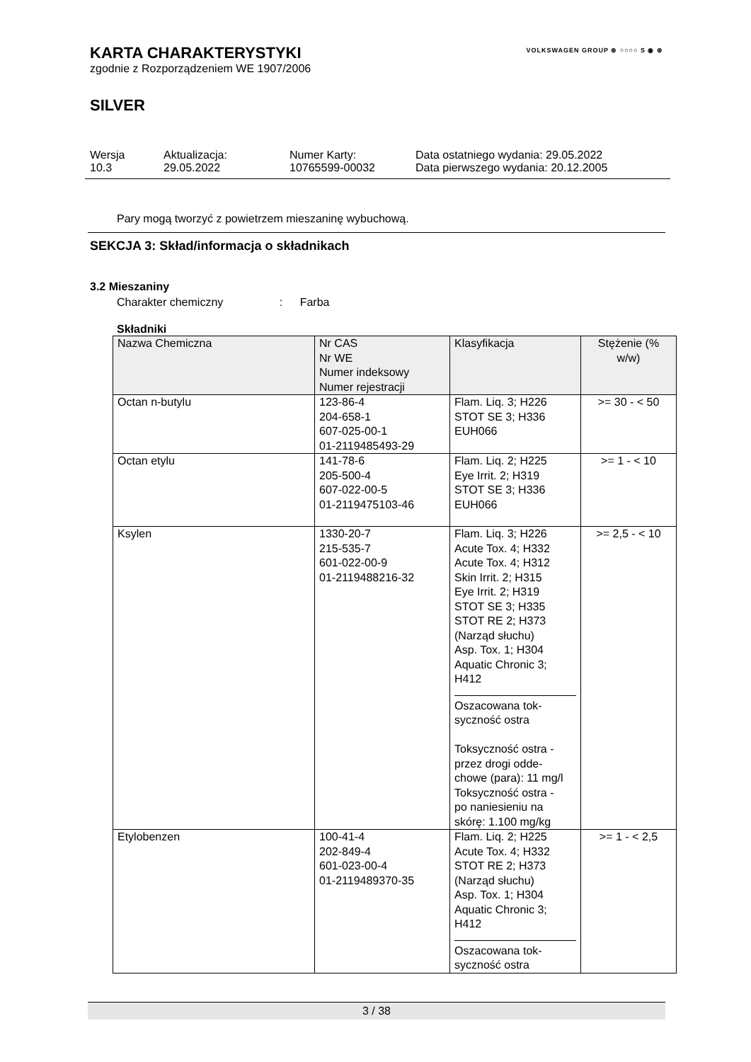KARTA CHARAKTERYSTYKI
zgodnie z Rozporządzeniem WE 1907/2006
SILVER
VOLKSWAGEN GROUP ⊛ ○○○○ S ◉ ⊛
| Wersja 10.3 | Aktualizacja: 29.05.2022 | Numer Karty: 10765599-00032 | Data ostatniego wydania: 29.05.2022 Data pierwszego wydania: 20.12.2005 |
Pary mogą tworzyć z powietrzem mieszaninę wybuchową.
SEKCJA 3: Skład/informacja o składnikach
3.2 Mieszaniny
Charakter chemiczny : Farba
Składniki
| Nazwa Chemiczna | Nr CAS Nr WE Numer indeksowy Numer rejestracji | Klasyfikacja | Stężenie (% w/w) |
| --- | --- | --- | --- |
| Octan n-butylu | 123-86-4 204-658-1 607-025-00-1 01-2119485493-29 | Flam. Liq. 3; H226 STOT SE 3; H336 EUH066 | >= 30 - < 50 |
| Octan etylu | 141-78-6 205-500-4 607-022-00-5 01-2119475103-46 | Flam. Liq. 2; H225 Eye Irrit. 2; H319 STOT SE 3; H336 EUH066 | >= 1 - < 10 |
| Ksylen | 1330-20-7 215-535-7 601-022-00-9 01-2119488216-32 | Flam. Liq. 3; H226 Acute Tox. 4; H332 Acute Tox. 4; H312 Skin Irrit. 2; H315 Eye Irrit. 2; H319 STOT SE 3; H335 STOT RE 2; H373 (Narząd słuchu) Asp. Tox. 1; H304 Aquatic Chronic 3; H412 Oszacowana tok- syczność ostra Toksyczność ostra - przez drogi odde- chowe (para): 11 mg/l Toksyczność ostra - po naniesieniu na skórę: 1.100 mg/kg | >= 2,5 - < 10 |
| Etylobenzen | 100-41-4 202-849-4 601-023-00-4 01-2119489370-35 | Flam. Liq. 2; H225 Acute Tox. 4; H332 STOT RE 2; H373 (Narząd słuchu) Asp. Tox. 1; H304 Aquatic Chronic 3; H412 Oszacowana tok- syczność ostra | >= 1 - < 2,5 |
3 / 38